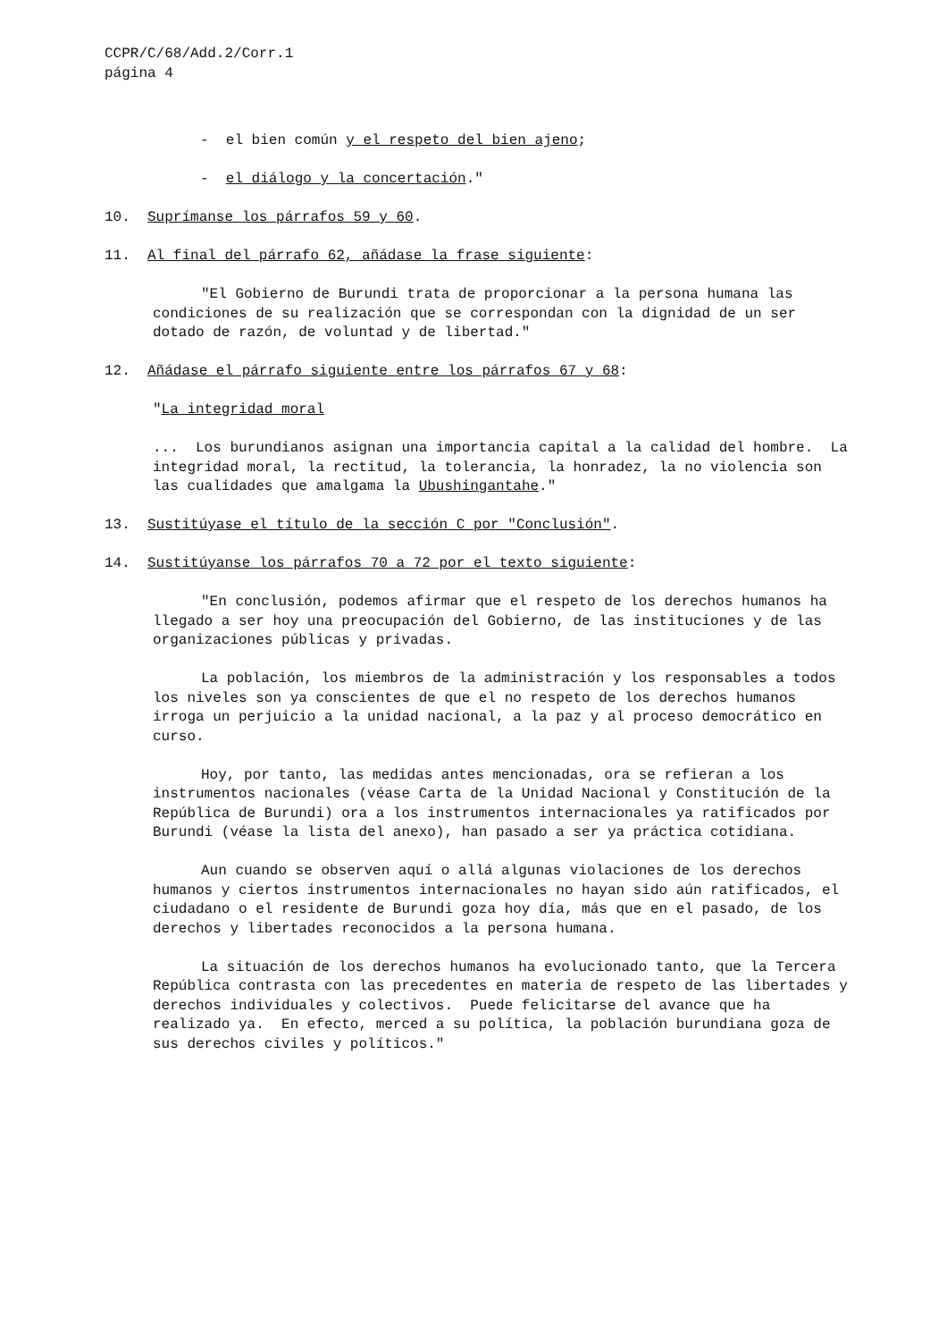CCPR/C/68/Add.2/Corr.1 página 4
- el bien común y el respeto del bien ajeno;
- el diálogo y la concertación."
10. Suprímanse los párrafos 59 y 60.
11. Al final del párrafo 62, añádase la frase siguiente:
"El Gobierno de Burundi trata de proporcionar a la persona humana las condiciones de su realización que se correspondan con la dignidad de un ser dotado de razón, de voluntad y de libertad."
12. Añádase el párrafo siguiente entre los párrafos 67 y 68:
"La integridad moral
... Los burundianos asignan una importancia capital a la calidad del hombre. La integridad moral, la rectitud, la tolerancia, la honradez, la no violencia son las cualidades que amalgama la Ubushingantahe."
13. Sustitúyase el título de la sección C por "Conclusión".
14. Sustitúyanse los párrafos 70 a 72 por el texto siguiente:
"En conclusión, podemos afirmar que el respeto de los derechos humanos ha llegado a ser hoy una preocupación del Gobierno, de las instituciones y de las organizaciones públicas y privadas.
La población, los miembros de la administración y los responsables a todos los niveles son ya conscientes de que el no respeto de los derechos humanos irroga un perjuicio a la unidad nacional, a la paz y al proceso democrático en curso.
Hoy, por tanto, las medidas antes mencionadas, ora se refieran a los instrumentos nacionales (véase Carta de la Unidad Nacional y Constitución de la República de Burundi) ora a los instrumentos internacionales ya ratificados por Burundi (véase la lista del anexo), han pasado a ser ya práctica cotidiana.
Aun cuando se observen aquí o allá algunas violaciones de los derechos humanos y ciertos instrumentos internacionales no hayan sido aún ratificados, el ciudadano o el residente de Burundi goza hoy día, más que en el pasado, de los derechos y libertades reconocidos a la persona humana.
La situación de los derechos humanos ha evolucionado tanto, que la Tercera República contrasta con las precedentes en materia de respeto de las libertades y derechos individuales y colectivos. Puede felicitarse del avance que ha realizado ya. En efecto, merced a su política, la población burundiana goza de sus derechos civiles y políticos."